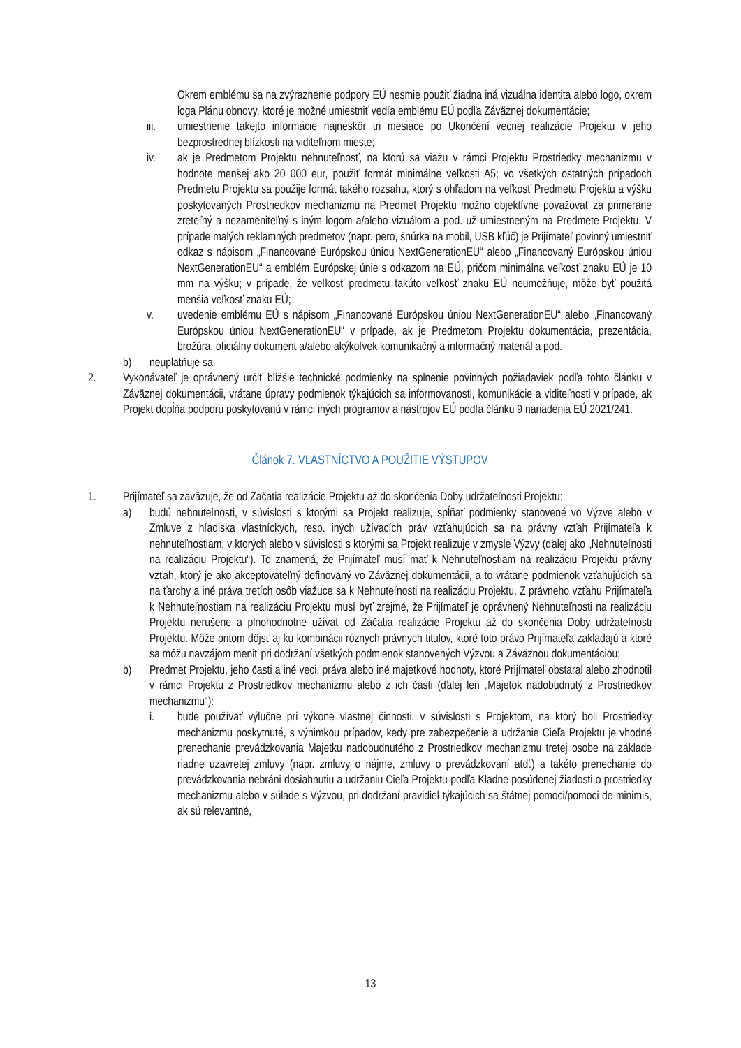Okrem emblému sa na zvýraznenie podpory EÚ nesmie použiť žiadna iná vizuálna identita alebo logo, okrem loga Plánu obnovy, ktoré je možné umiestniť vedľa emblému EÚ podľa Záväznej dokumentácie;
iii. umiestnenie takejto informácie najneskôr tri mesiace po Ukončení vecnej realizácie Projektu v jeho bezprostrednej blízkosti na viditeľnom mieste;
iv. ak je Predmetom Projektu nehnuteľnosť, na ktorú sa viažu v rámci Projektu Prostriedky mechanizmu v hodnote menšej ako 20 000 eur, použiť formát minimálne veľkosti A5; vo všetkých ostatných prípadoch Predmetu Projektu sa použije formát takého rozsahu, ktorý s ohľadom na veľkosť Predmetu Projektu a výšku poskytovaných Prostriedkov mechanizmu na Predmet Projektu možno objektívne považovať za primerane zreteľný a nezameniteľný s iným logom a/alebo vizuálom a pod. už umiestneným na Predmete Projektu. V prípade malých reklamných predmetov (napr. pero, šnúrka na mobil, USB kľúč) je Prijímateľ povinný umiestniť odkaz s nápisom „Financované Európskou úniou NextGenerationEU“ alebo „Financovaný Európskou úniou NextGenerationEU“ a emblém Európskej únie s odkazom na EÚ, pričom minimálna veľkosť znaku EÚ je 10 mm na výšku; v prípade, že veľkosť predmetu takúto veľkosť znaku EÚ neumožňuje, môže byť použitá menšia veľkosť znaku EÚ;
v. uvedenie emblému EÚ s nápisom „Financované Európskou úniou NextGenerationEU“ alebo „Financovaný Európskou úniou NextGenerationEU“ v prípade, ak je Predmetom Projektu dokumentácia, prezentácia, brožúra, oficiálny dokument a/alebo akýkoľvek komunikačný a informačný materiál a pod.
b) neuplatňuje sa.
2. Vykonávateľ je oprávnený určiť bližšie technické podmienky na splnenie povinných požiadaviek podľa tohto článku v Záväznej dokumentácii, vrátane úpravy podmienok týkajúcich sa informovanosti, komunikácie a viditeľnosti v prípade, ak Projekt dopĺňa podporu poskytovanú v rámci iných programov a nástrojov EÚ podľa článku 9 nariadenia EÚ 2021/241.
Článok 7. VLASTNÍCTVO A POUŽITIE VÝSTUPOV
1. Prijímateľ sa zaväzuje, že od Začatia realizácie Projektu až do skončenia Doby udržateľnosti Projektu:
a) budú nehnuteľnosti, v súvislosti s ktorými sa Projekt realizuje, spĺňať podmienky stanovené vo Výzve alebo v Zmluve z hľadiska vlastníckych, resp. iných užívacích práv vzťahujúcich sa na právny vzťah Prijímateľa k nehnuteľnostiam, v ktorých alebo v súvislosti s ktorými sa Projekt realizuje v zmysle Výzvy (ďalej ako „Nehnuteľnosti na realizáciu Projektu“). To znamená, že Prijímateľ musí mať k Nehnuteľnostiam na realizáciu Projektu právny vzťah, ktorý je ako akceptovateľný definovaný vo Záväznej dokumentácii, a to vrátane podmienok vzťahujúcich sa na ťarchy a iné práva tretích osôb viažuce sa k Nehnuteľnosti na realizáciu Projektu. Z právneho vzťahu Prijímateľa k Nehnuteľnostiam na realizáciu Projektu musí byť zrejmé, že Prijímateľ je oprávnený Nehnuteľnosti na realizáciu Projektu nerušene a plnohodnotne užívať od Začatia realizácie Projektu až do skončenia Doby udržateľnosti Projektu. Môže pritom dôjsť aj ku kombinácii rôznych právnych titulov, ktoré toto právo Prijímateľa zakladajú a ktoré sa môžu navzájom meniť pri dodržaní všetkých podmienok stanovených Výzvou a Záväznou dokumentáciou;
b) Predmet Projektu, jeho časti a iné veci, práva alebo iné majetkové hodnoty, ktoré Prijímateľ obstaral alebo zhodnotil v rámci Projektu z Prostriedkov mechanizmu alebo z ich časti (ďalej len „Majetok nadobudnutý z Prostriedkov mechanizmu“):
i. bude používať výlučne pri výkone vlastnej činnosti, v súvislosti s Projektom, na ktorý boli Prostriedky mechanizmu poskytnuté, s výnimkou prípadov, kedy pre zabezpečenie a udržanie Cieľa Projektu je vhodné prenechanie prevádzkovania Majetku nadobudnutého z Prostriedkov mechanizmu tretej osobe na základe riadne uzavretej zmluvy (napr. zmluvy o nájme, zmluvy o prevádzkovaní atď.) a takéto prenechanie do prevádzkovania nebráni dosiahnutiu a udržaniu Cieľa Projektu podľa Kladne posúdenej žiadosti o prostriedky mechanizmu alebo v súlade s Výzvou, pri dodržaní pravidiel týkajúcich sa štátnej pomoci/pomoci de minimis, ak sú relevantné,
13